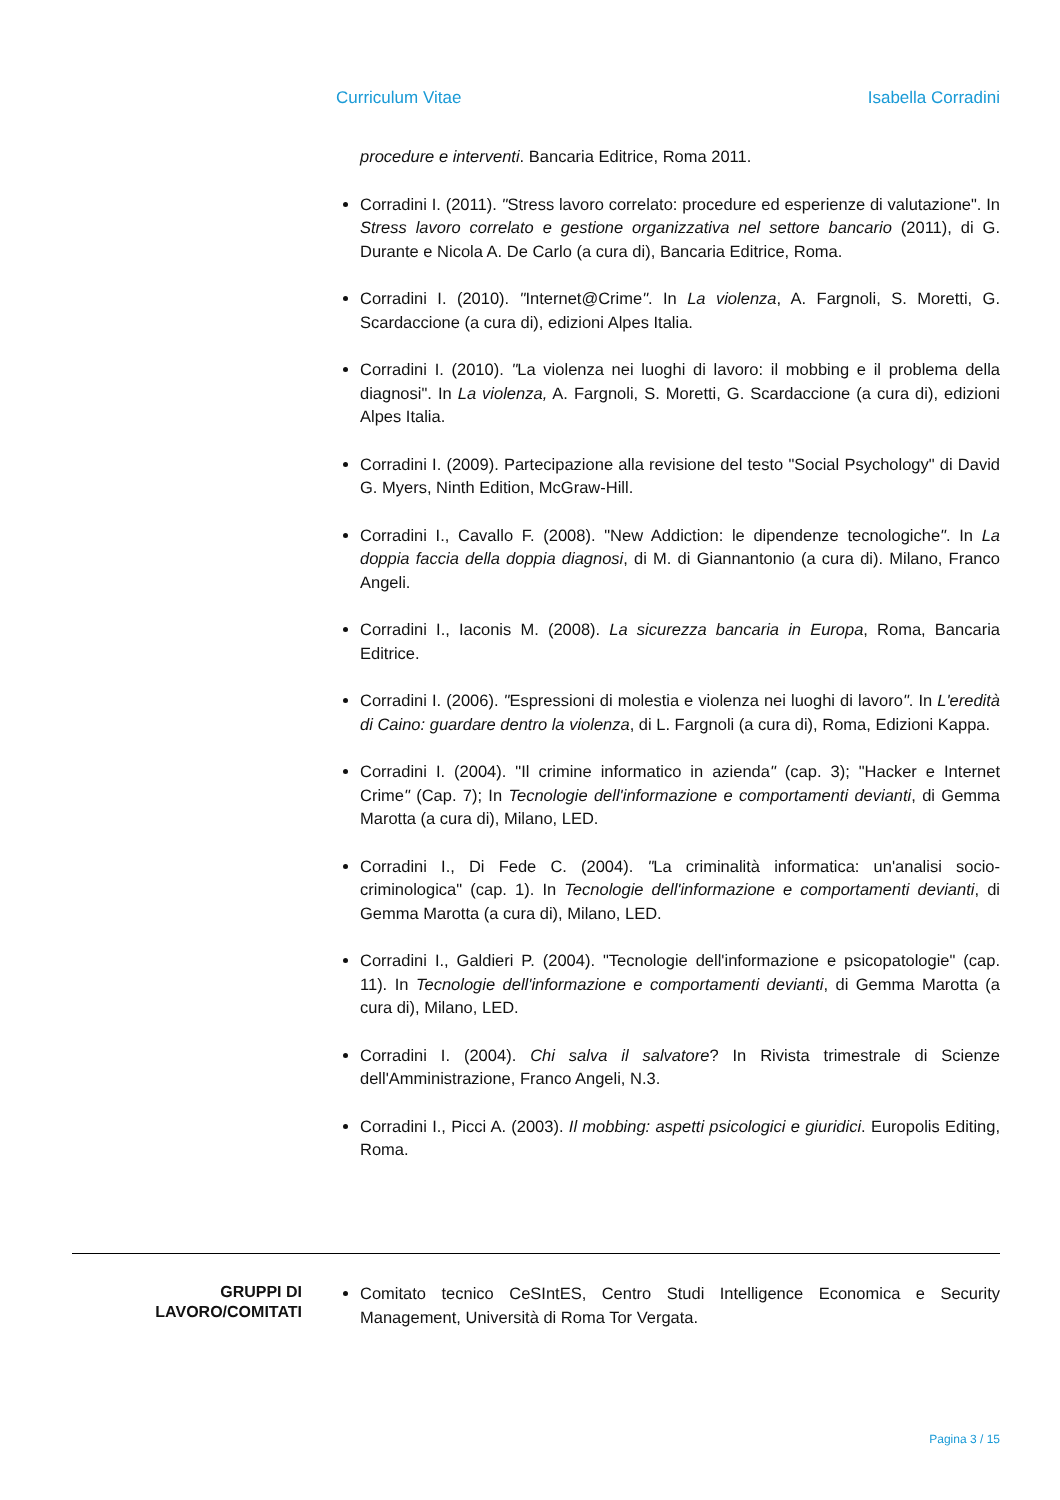Curriculum Vitae Isabella Corradini
procedure e interventi. Bancaria Editrice, Roma 2011.
Corradini I. (2011). "Stress lavoro correlato: procedure ed esperienze di valutazione". In Stress lavoro correlato e gestione organizzativa nel settore bancario (2011), di G. Durante e Nicola A. De Carlo (a cura di), Bancaria Editrice, Roma.
Corradini I. (2010). "Internet@Crime". In La violenza, A. Fargnoli, S. Moretti, G. Scardaccione (a cura di), edizioni Alpes Italia.
Corradini I. (2010). "La violenza nei luoghi di lavoro: il mobbing e il problema della diagnosi". In La violenza, A. Fargnoli, S. Moretti, G. Scardaccione (a cura di), edizioni Alpes Italia.
Corradini I. (2009). Partecipazione alla revisione del testo "Social Psychology" di David G. Myers, Ninth Edition, McGraw-Hill.
Corradini I., Cavallo F. (2008). "New Addiction: le dipendenze tecnologiche". In La doppia faccia della doppia diagnosi, di M. di Giannantonio (a cura di). Milano, Franco Angeli.
Corradini I., Iaconis M. (2008). La sicurezza bancaria in Europa, Roma, Bancaria Editrice.
Corradini I. (2006). "Espressioni di molestia e violenza nei luoghi di lavoro". In L'eredità di Caino: guardare dentro la violenza, di L. Fargnoli (a cura di), Roma, Edizioni Kappa.
Corradini I. (2004). "Il crimine informatico in azienda" (cap. 3); "Hacker e Internet Crime" (Cap. 7); In Tecnologie dell'informazione e comportamenti devianti, di Gemma Marotta (a cura di), Milano, LED.
Corradini I., Di Fede C. (2004). "La criminalità informatica: un'analisi socio-criminologica" (cap. 1). In Tecnologie dell'informazione e comportamenti devianti, di Gemma Marotta (a cura di), Milano, LED.
Corradini I., Galdieri P. (2004). "Tecnologie dell'informazione e psicopatologie" (cap. 11). In Tecnologie dell'informazione e comportamenti devianti, di Gemma Marotta (a cura di), Milano, LED.
Corradini I. (2004). Chi salva il salvatore? In Rivista trimestrale di Scienze dell'Amministrazione, Franco Angeli, N.3.
Corradini I., Picci A. (2003). Il mobbing: aspetti psicologici e giuridici. Europolis Editing, Roma.
GRUPPI DI
LAVORO/COMITATI
Comitato tecnico CeSIntES, Centro Studi Intelligence Economica e Security Management, Università di Roma Tor Vergata.
Pagina 3 / 15